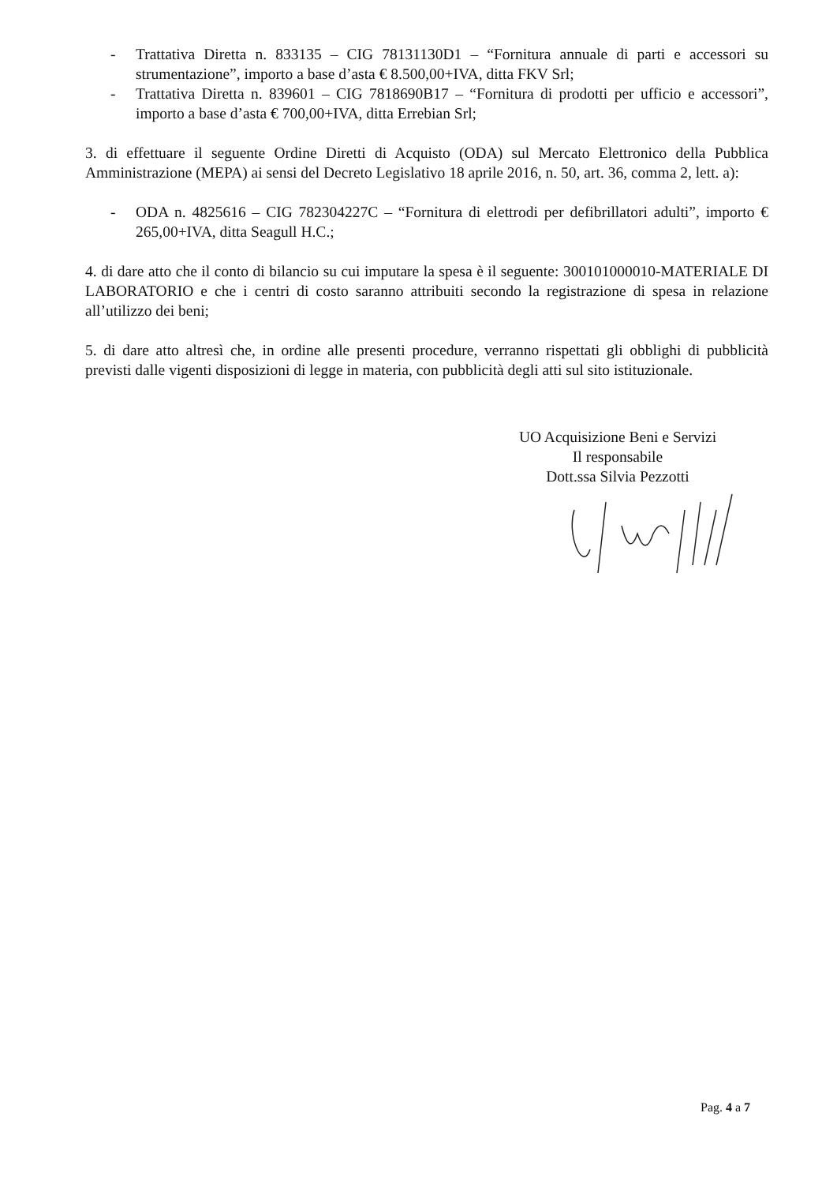- Trattativa Diretta n. 833135 – CIG 78131130D1 – “Fornitura annuale di parti e accessori su strumentazione”, importo a base d’asta € 8.500,00+IVA, ditta FKV Srl;
- Trattativa Diretta n. 839601 – CIG 7818690B17 – “Fornitura di prodotti per ufficio e accessori”, importo a base d’asta € 700,00+IVA, ditta Errebian Srl;
3. di effettuare il seguente Ordine Diretti di Acquisto (ODA) sul Mercato Elettronico della Pubblica Amministrazione (MEPA) ai sensi del Decreto Legislativo 18 aprile 2016, n. 50, art. 36, comma 2, lett. a):
- ODA n. 4825616 – CIG 782304227C – “Fornitura di elettrodi per defibrillatori adulti”, importo € 265,00+IVA, ditta Seagull H.C.;
4. di dare atto che il conto di bilancio su cui imputare la spesa è il seguente: 300101000010-MATERIALE DI LABORATORIO e che i centri di costo saranno attribuiti secondo la registrazione di spesa in relazione all’utilizzo dei beni;
5. di dare atto altresì che, in ordine alle presenti procedure, verranno rispettati gli obblighi di pubblicità previsti dalle vigenti disposizioni di legge in materia, con pubblicità degli atti sul sito istituzionale.
UO Acquisizione Beni e Servizi
Il responsabile
Dott.ssa Silvia Pezzotti
Pag. 4 a 7